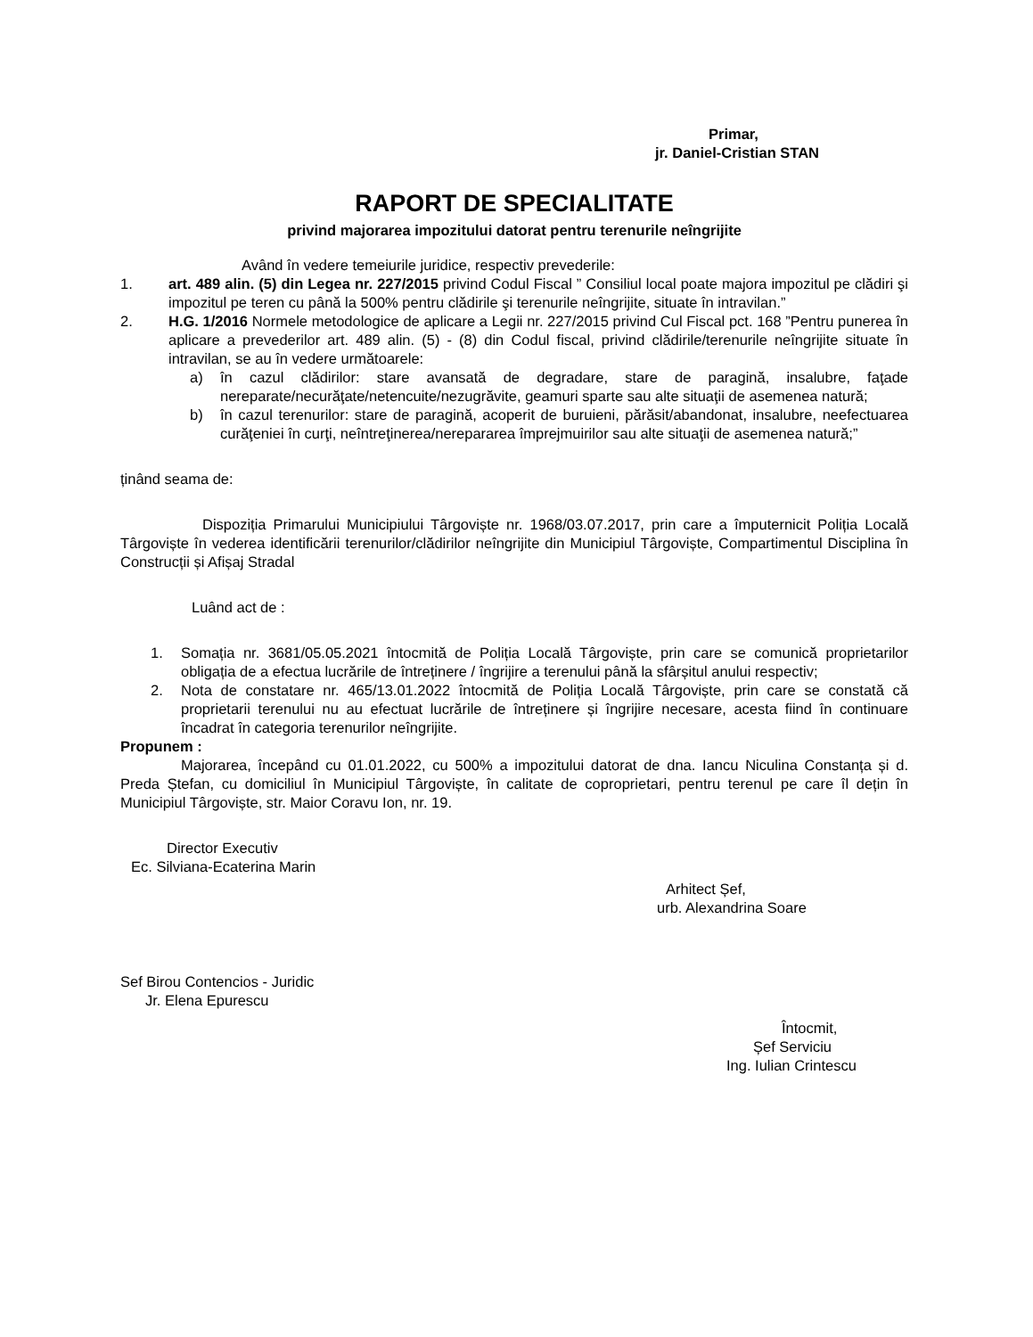Primar,
jr. Daniel-Cristian STAN
RAPORT DE SPECIALITATE
privind majorarea impozitului datorat pentru terenurile neîngrijite
Având în vedere temeiurile juridice, respectiv prevederile:
1. art. 489 alin. (5) din Legea nr. 227/2015 privind Codul Fiscal ” Consiliul local poate majora impozitul pe clădiri şi impozitul pe teren cu până la 500% pentru clădirile şi terenurile neîngrijite, situate în intravilan.”
2. H.G. 1/2016 Normele metodologice de aplicare a Legii nr. 227/2015 privind Cul Fiscal pct. 168 ”Pentru punerea în aplicare a prevederilor art. 489 alin. (5) - (8) din Codul fiscal, privind clădirile/terenurile neîngrijite situate în intravilan, se au în vedere următoarele:
a) în cazul clădirilor: stare avansată de degradare, stare de paragină, insalubre, faţade nereparate/necurăţate/netencuite/nezugrăvite, geamuri sparte sau alte situaţii de asemenea natură;
b) în cazul terenurilor: stare de paragină, acoperit de buruieni, părăsit/abandonat, insalubre, neefectuarea curăţeniei în curţi, neîntreţinerea/nerepararea împrejmuirilor sau alte situaţii de asemenea natură;”
ținând seama de:
Dispoziția Primarului Municipiului Târgoviște nr. 1968/03.07.2017, prin care a împuternicit Poliția Locală Târgoviște în vederea identificării terenurilor/clădirilor neîngrijite din Municipiul Târgoviște, Compartimentul Disciplina în Construcții și Afișaj Stradal
Luând act de :
1. Somația nr. 3681/05.05.2021 întocmită de Poliția Locală Târgoviște, prin care se comunică proprietarilor obligația de a efectua lucrările de întreținere / îngrijire a terenului până la sfârșitul anului respectiv;
2. Nota de constatare nr. 465/13.01.2022 întocmită de Poliția Locală Târgoviște, prin care se constată că proprietarii terenului nu au efectuat lucrările de întreținere și îngrijire necesare, acesta fiind în continuare încadrat în categoria terenurilor neîngrijite.
Propunem :
Majorarea, începând cu 01.01.2022, cu 500% a impozitului datorat de dna. Iancu Niculina Constanța și d. Preda Ștefan, cu domiciliul în Municipiul Târgoviște, în calitate de coproprietari, pentru terenul pe care îl dețin în Municipiul Târgoviște, str. Maior Coravu Ion, nr. 19.
Director Executiv
Ec. Silviana-Ecaterina Marin
Arhitect Șef,
urb. Alexandrina Soare
Sef Birou Contencios - Juridic
Jr. Elena Epurescu
Întocmit,
Șef Serviciu
Ing. Iulian Crintescu